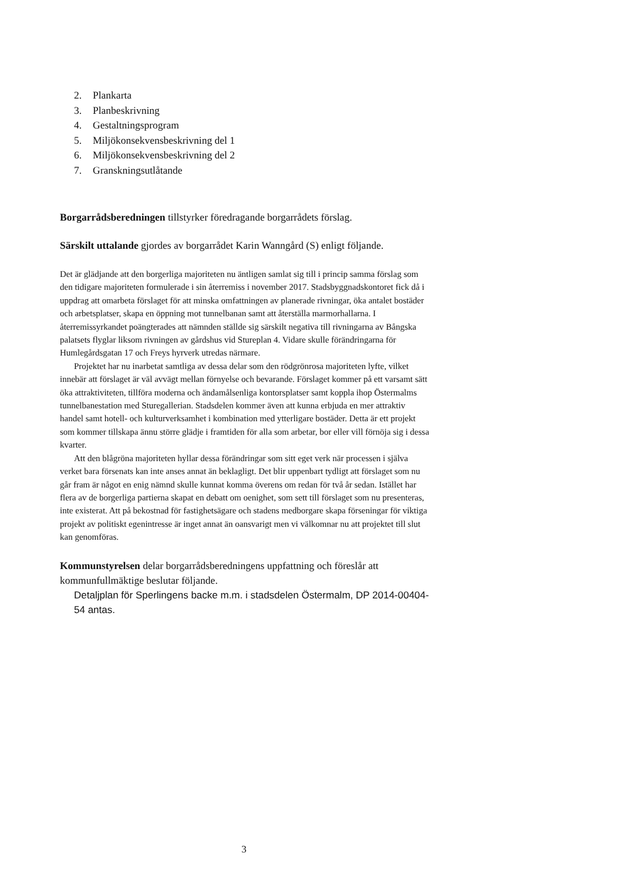2. Plankarta
3. Planbeskrivning
4. Gestaltningsprogram
5. Miljökonsekvensbeskrivning del 1
6. Miljökonsekvensbeskrivning del 2
7. Granskningsutlåtande
Borgarrådsberedningen tillstyrker föredragande borgarrådets förslag.
Särskilt uttalande gjordes av borgarrådet Karin Wanngård (S) enligt följande.
Det är glädjande att den borgerliga majoriteten nu äntligen samlat sig till i princip samma förslag som den tidigare majoriteten formulerade i sin återremiss i november 2017. Stadsbyggnadskontoret fick då i uppdrag att omarbeta förslaget för att minska omfattningen av planerade rivningar, öka antalet bostäder och arbetsplatser, skapa en öppning mot tunnelbanan samt att återställa marmorhallarna. I återremissyrkandet poängterades att nämnden ställde sig särskilt negativa till rivningarna av Bångska palatsets flyglar liksom rivningen av gårdshus vid Stureplan 4. Vidare skulle förändringarna för Humlegårdsgatan 17 och Freys hyrverk utredas närmare.
Projektet har nu inarbetat samtliga av dessa delar som den rödgrönrosa majoriteten lyfte, vilket innebär att förslaget är väl avvägt mellan förnyelse och bevarande. Förslaget kommer på ett varsamt sätt öka attraktiviteten, tillföra moderna och ändamålsenliga kontorsplatser samt koppla ihop Östermalms tunnelbanestation med Sturegallerian. Stadsdelen kommer även att kunna erbjuda en mer attraktiv handel samt hotell- och kulturverksamhet i kombination med ytterligare bostäder. Detta är ett projekt som kommer tillskapa ännu större glädje i framtiden för alla som arbetar, bor eller vill förnöja sig i dessa kvarter.
Att den blågröna majoriteten hyllar dessa förändringar som sitt eget verk när processen i själva verket bara försenats kan inte anses annat än beklagligt. Det blir uppenbart tydligt att förslaget som nu går fram är något en enig nämnd skulle kunnat komma överens om redan för två år sedan. Istället har flera av de borgerliga partierna skapat en debatt om oenighet, som sett till förslaget som nu presenteras, inte existerat. Att på bekostnad för fastighetsägare och stadens medborgare skapa förseningar för viktiga projekt av politiskt egenintresse är inget annat än oansvarigt men vi välkomnar nu att projektet till slut kan genomföras.
Kommunstyrelsen delar borgarrådsberedningens uppfattning och föreslår att kommunfullmäktige beslutar följande.
Detaljplan för Sperlingens backe m.m. i stadsdelen Östermalm, DP 2014-00404-54 antas.
3